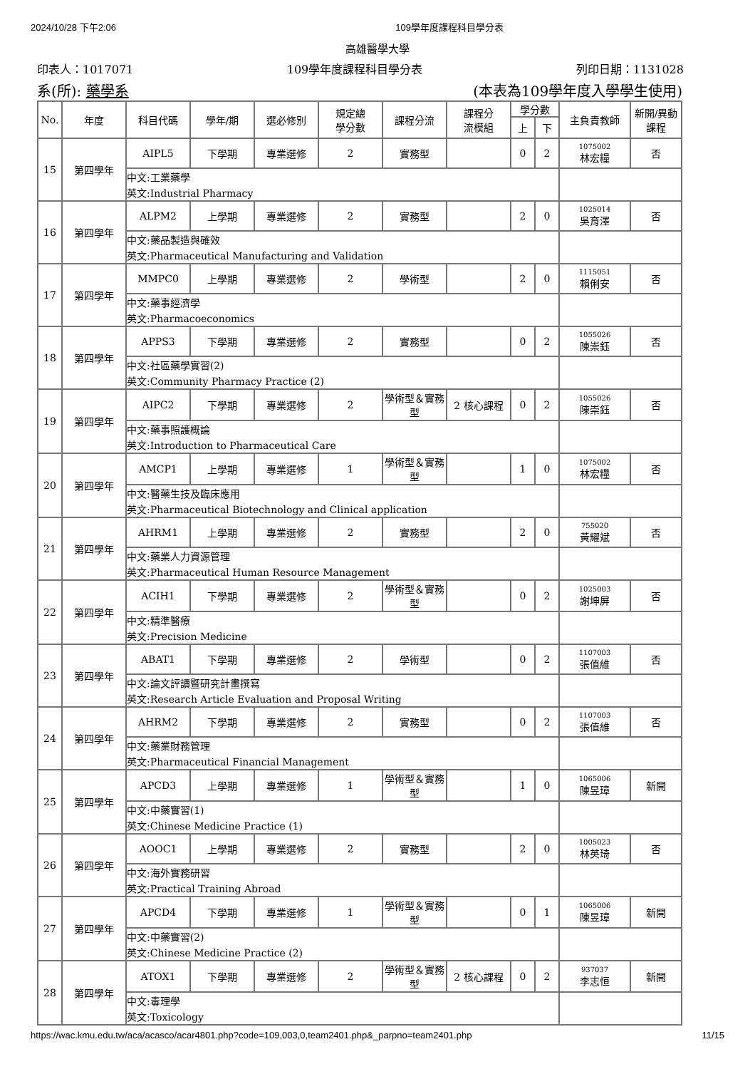2024/10/28 下午2:06 109學年度課程科目學分表
高雄醫學大學
印表人：1017071 109學年度課程科目學分表 列印日期：1131028
系(所): 藥學系 (本表為109學年度入學學生使用)
| No. | 年度 | 科目代碼 | 學年/期 | 選必修別 | 規定總 學分數 | 課程分流 | 課程分 流模組 | 學分數 | | 主負責教師 | 新開/異動 課程 |
| --- | --- | --- | --- | --- | --- | --- | --- | --- | --- | --- | --- |
| | | | | | | | | 上 | 下 | | |
| 15 | 第四學年 | AIPL5 | 下學期 | 專業選修 | 2 | 實務型 | | 0 | 2 | 1075002 林宏糧 | 否 |
| | | 中文:工業藥學 | | | | | | | | | |
| | | 英文:Industrial Pharmacy | | | | | | | | | |
| 16 | 第四學年 | ALPM2 | 上學期 | 專業選修 | 2 | 實務型 | | 2 | 0 | 1025014 吳育澤 | 否 |
| | | 中文:藥品製造與確效 | | | | | | | | | |
| | | 英文:Pharmaceutical Manufacturing and Validation | | | | | | | | | |
| 17 | 第四學年 | MMPC0 | 上學期 | 專業選修 | 2 | 學術型 | | 2 | 0 | 1115051 賴俐安 | 否 |
| | | 中文:藥事經濟學 | | | | | | | | | |
| | | 英文:Pharmacoeconomics | | | | | | | | | |
| 18 | 第四學年 | APPS3 | 下學期 | 專業選修 | 2 | 實務型 | | 0 | 2 | 1055026 陳崇鈺 | 否 |
| | | 中文:社區藥學實習(2) | | | | | | | | | |
| | | 英文:Community Pharmacy Practice (2) | | | | | | | | | |
| 19 | 第四學年 | AIPC2 | 下學期 | 專業選修 | 2 | 學術型＆實務型 | 2 核心課程 | 0 | 2 | 1055026 陳崇鈺 | 否 |
| | | 中文:藥事照護概論 | | | | | | | | | |
| | | 英文:Introduction to Pharmaceutical Care | | | | | | | | | |
| 20 | 第四學年 | AMCP1 | 上學期 | 專業選修 | 1 | 學術型＆實務型 | | 1 | 0 | 1075002 林宏糧 | 否 |
| | | 中文:醫藥生技及臨床應用 | | | | | | | | | |
| | | 英文:Pharmaceutical Biotechnology and Clinical application | | | | | | | | | |
| 21 | 第四學年 | AHRM1 | 上學期 | 專業選修 | 2 | 實務型 | | 2 | 0 | 755020 黃耀斌 | 否 |
| | | 中文:藥業人力資源管理 | | | | | | | | | |
| | | 英文:Pharmaceutical Human Resource Management | | | | | | | | | |
| 22 | 第四學年 | ACIH1 | 下學期 | 專業選修 | 2 | 學術型＆實務型 | | 0 | 2 | 1025003 謝坤屏 | 否 |
| | | 中文:精準醫療 | | | | | | | | | |
| | | 英文:Precision Medicine | | | | | | | | | |
| 23 | 第四學年 | ABAT1 | 下學期 | 專業選修 | 2 | 學術型 | | 0 | 2 | 1107003 張值維 | 否 |
| | | 中文:論文評讀暨研究計畫撰寫 | | | | | | | | | |
| | | 英文:Research Article Evaluation and Proposal Writing | | | | | | | | | |
| 24 | 第四學年 | AHRM2 | 下學期 | 專業選修 | 2 | 實務型 | | 0 | 2 | 1107003 張值維 | 否 |
| | | 中文:藥業財務管理 | | | | | | | | | |
| | | 英文:Pharmaceutical Financial Management | | | | | | | | | |
| 25 | 第四學年 | APCD3 | 上學期 | 專業選修 | 1 | 學術型＆實務型 | | 1 | 0 | 1065006 陳昱璋 | 新開 |
| | | 中文:中藥實習(1) | | | | | | | | | |
| | | 英文:Chinese Medicine Practice (1) | | | | | | | | | |
| 26 | 第四學年 | AOOC1 | 上學期 | 專業選修 | 2 | 實務型 | | 2 | 0 | 1005023 林英琦 | 否 |
| | | 中文:海外實務研習 | | | | | | | | | |
| | | 英文:Practical Training Abroad | | | | | | | | | |
| 27 | 第四學年 | APCD4 | 下學期 | 專業選修 | 1 | 學術型＆實務型 | | 0 | 1 | 1065006 陳昱璋 | 新開 |
| | | 中文:中藥實習(2) | | | | | | | | | |
| | | 英文:Chinese Medicine Practice (2) | | | | | | | | | |
| 28 | 第四學年 | ATOX1 | 下學期 | 專業選修 | 2 | 學術型＆實務型 | 2 核心課程 | 0 | 2 | 937037 李志恒 | 新開 |
| | | 中文:毒理學 | | | | | | | | | |
| | | 英文:Toxicology | | | | | | | | | |
https://wac.kmu.edu.tw/aca/acasco/acar4801.php?code=109,003,0,team2401.php&_parpno=team2401.php 11/15